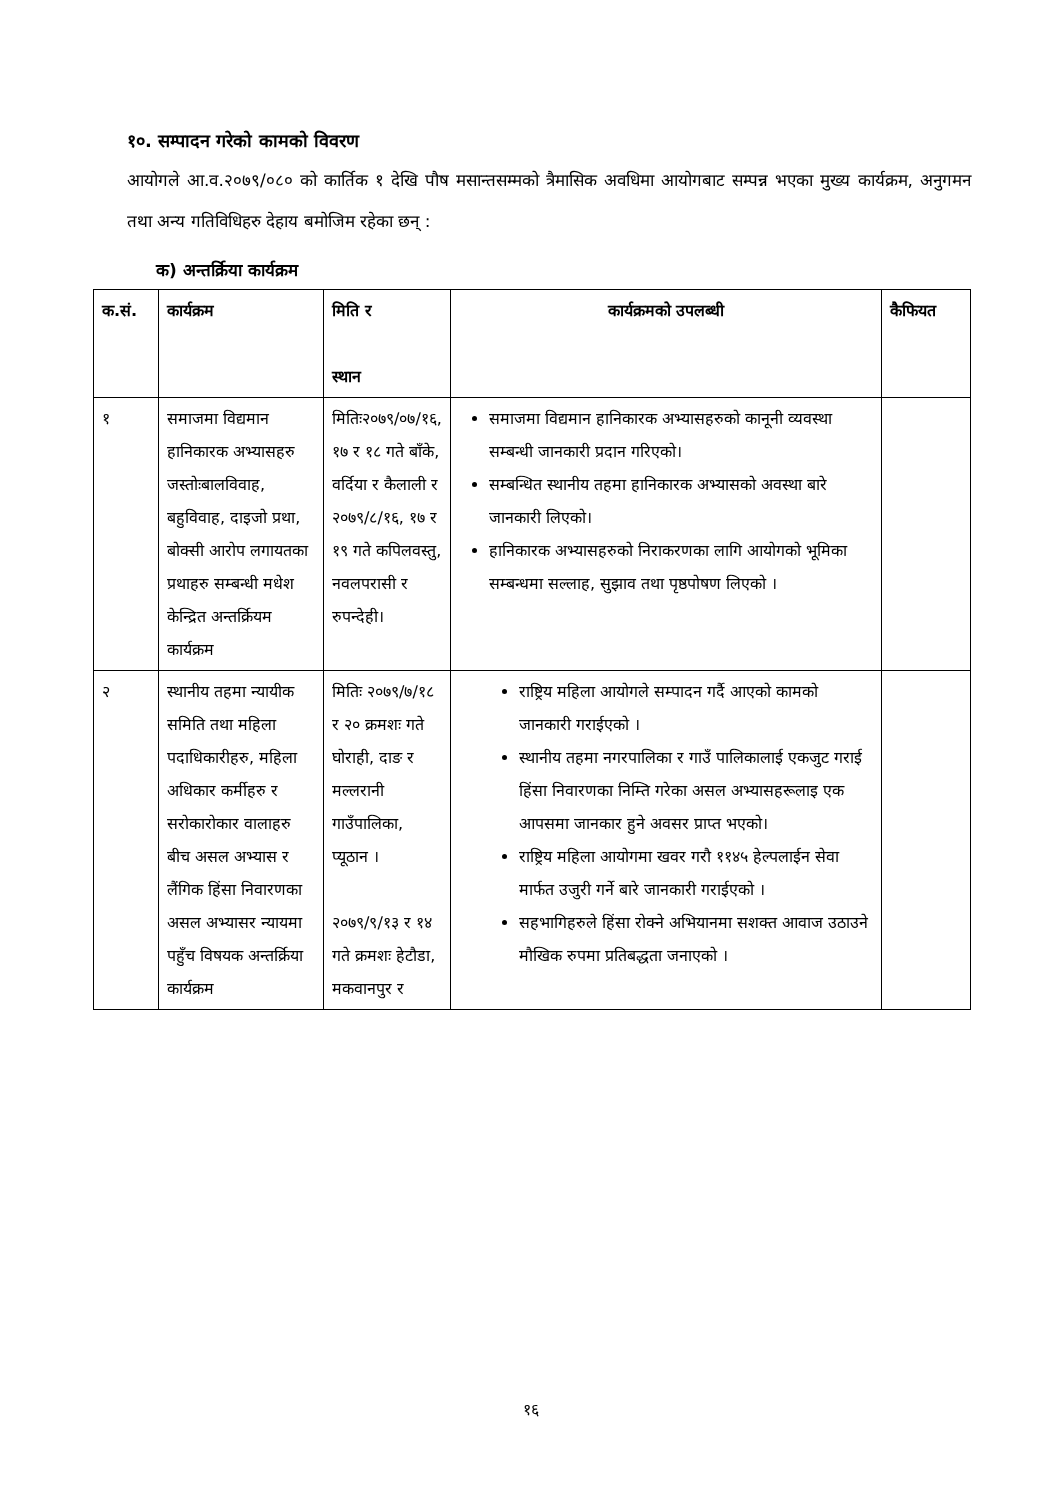१०. सम्पादन गरेको कामको विवरण
आयोगले आ.व.२०७९/०८० को कार्तिक १ देखि पौष मसान्तसम्मको त्रैमासिक अवधिमा आयोगबाट सम्पन्न भएका मुख्य कार्यक्रम, अनुगमन तथा अन्य गतिविधिहरु देहाय बमोजिम रहेका छन् :
क) अन्तर्क्रिया कार्यक्रम
| क.सं. | कार्यक्रम | मिति र स्थान | कार्यक्रमको उपलब्धी | कैफियत |
| --- | --- | --- | --- | --- |
| १ | समाजमा विद्यमान हानिकारक अभ्यासहरु जस्तोःबालविवाह, बहुविवाह, दाइजो प्रथा, बोक्सी आरोप लगायतका प्रथाहरु सम्बन्धी मधेश केन्द्रित अन्तर्क्रियम कार्यक्रम | मितिः२०७९/०७/१६, १७ र १८ गते बाँके, वर्दिया र कैलाली र २०७९/८/१६, १७ र १९ गते कपिलवस्तु, नवलपरासी र रुपन्देही। | समाजमा विद्यमान हानिकारक अभ्यासहरुको कानूनी व्यवस्था सम्बन्धी जानकारी प्रदान गरिएको। सम्बन्धित स्थानीय तहमा हानिकारक अभ्यासको अवस्था बारे जानकारी लिएको। हानिकारक अभ्यासहरुको निराकरणका लागि आयोगको भूमिका सम्बन्धमा सल्लाह, सुझाव तथा पृष्ठपोषण लिएको । | |
| २ | स्थानीय तहमा न्यायीक समिति तथा महिला पदाधिकारीहरु, महिला अधिकार कर्मीहरु र सरोकारोकार वालाहरु बीच असल अभ्यास र लैंगिक हिंसा निवारणका असल अभ्यासर न्यायमा पहुँच विषयक अन्तर्क्रिया कार्यक्रम | मितिः २०७९/७/१८ र २० क्रमशः गते घोराही, दाङ र मल्लरानी गाउँपालिका, प्यूठान । २०७९/९/१३ र १४ गते क्रमशः हेटौडा, मकवानपुर र | राष्ट्रिय महिला आयोगले सम्पादन गर्दै आएको कामको जानकारी गराईएको । स्थानीय तहमा नगरपालिका र गाउँ पालिकालाई एकजुट गराई हिंसा निवारणका निम्ति गरेका असल अभ्यासहरूलाइ एक आपसमा जानकार हुने अवसर प्राप्त भएको। राष्ट्रिय महिला आयोगमा खवर गरौ ११४५ हेल्पलाईन सेवा मार्फत उजुरी गर्ने बारे जानकारी गराईएको । सहभागिहरुले हिंसा रोक्ने अभियानमा सशक्त आवाज उठाउने मौखिक रुपमा प्रतिबद्धता जनाएको । | |
१६